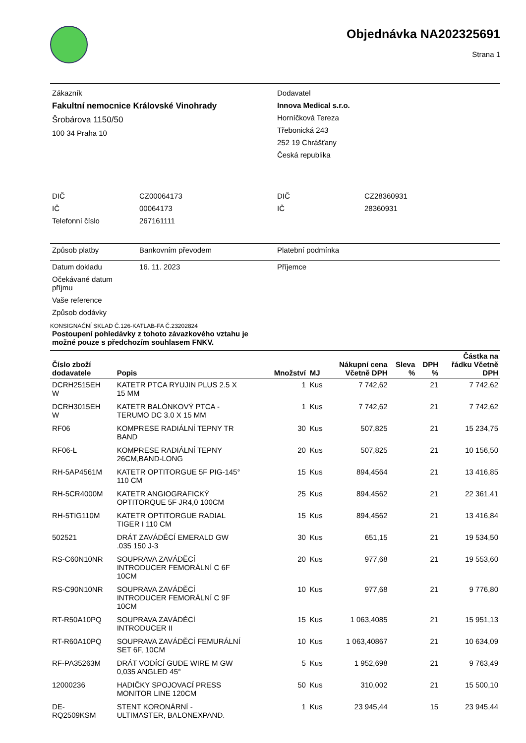Objednávka NA202325691
Strana 1
Zákazník
Fakultní nemocnice Královské Vinohrady
Šrobárova 1150/50
100 34 Praha 10
Dodavatel
Innova Medical s.r.o.
Horníčková Tereza
Třebonická 243
252 19 Chrášťany
Česká republika
DIČ CZ00064173
IČ 00064173
Telefonní číslo 267161111
DIČ CZ28360931
IČ 28360931
Způsob platby Bankovním převodem Platební podmínka
Datum dokladu 16. 11. 2023
Očekávané datum
příjmu
Vaše reference
Způsob dodávky
Příjemce
KONSIGNAČNÍ SKLAD Č.126-KATLAB-FA Č.23202824
Postoupení pohledávky z tohoto závazkového vztahu je
možné pouze s předchozím souhlasem FNKV.
| Číslo zboží dodavatele | Popis | Množství | MJ | Nákupní cena Včetně DPH | Sleva % | DPH % | Částka na řádku Včetně DPH |
| --- | --- | --- | --- | --- | --- | --- | --- |
| DCRH2515EH W | KATETR PTCA RYUJIN PLUS 2.5 X 15 MM | 1 | Kus | 7 742,62 | | 21 | 7 742,62 |
| DCRH3015EH W | KATETR BALÓNKOVÝ PTCA - TERUMO DC 3.0 X 15 MM | 1 | Kus | 7 742,62 | | 21 | 7 742,62 |
| RF06 | KOMPRESE RADIÁLNÍ TEPNY TR BAND | 30 | Kus | 507,825 | | 21 | 15 234,75 |
| RF06-L | KOMPRESE RADIÁLNÍ TEPNY 26CM,BAND-LONG | 20 | Kus | 507,825 | | 21 | 10 156,50 |
| RH-5AP4561M | KATETR OPTITORGUE 5F PIG-145° 110 CM | 15 | Kus | 894,4564 | | 21 | 13 416,85 |
| RH-5CR4000M | KATETR ANGIOGRAFICKÝ OPTITORQUE 5F JR4,0 100CM | 25 | Kus | 894,4562 | | 21 | 22 361,41 |
| RH-5TIG110M | KATETR OPTITORGUE RADIAL TIGER I 110 CM | 15 | Kus | 894,4562 | | 21 | 13 416,84 |
| 502521 | DRÁT ZAVÁDĚCÍ EMERALD GW .035 150 J-3 | 30 | Kus | 651,15 | | 21 | 19 534,50 |
| RS-C60N10NR | SOUPRAVA ZAVÁDĚCÍ INTRODUCER FEMORÁLNÍ C 6F 10CM | 20 | Kus | 977,68 | | 21 | 19 553,60 |
| RS-C90N10NR | SOUPRAVA ZAVÁDĚCÍ INTRODUCER FEMORÁLNÍ C 9F 10CM | 10 | Kus | 977,68 | | 21 | 9 776,80 |
| RT-R50A10PQ | SOUPRAVA ZAVÁDĚCÍ INTRODUCER II | 15 | Kus | 1 063,4085 | | 21 | 15 951,13 |
| RT-R60A10PQ | SOUPRAVA ZAVÁDĚCÍ FEMURÁLNÍ SET 6F, 10CM | 10 | Kus | 1 063,40867 | | 21 | 10 634,09 |
| RF-PA35263M | DRÁT VODÍCÍ GUDE WIRE M GW 0,035 ANGLED 45° | 5 | Kus | 1 952,698 | | 21 | 9 763,49 |
| 12000236 | HADIČKY SPOJOVACÍ PRESS MONITOR LINE 120CM | 50 | Kus | 310,002 | | 21 | 15 500,10 |
| DE- RQ2509KSM | STENT KORONÁRNÍ - ULTIMASTER, BALONEXPAND. | 1 | Kus | 23 945,44 | | 15 | 23 945,44 |